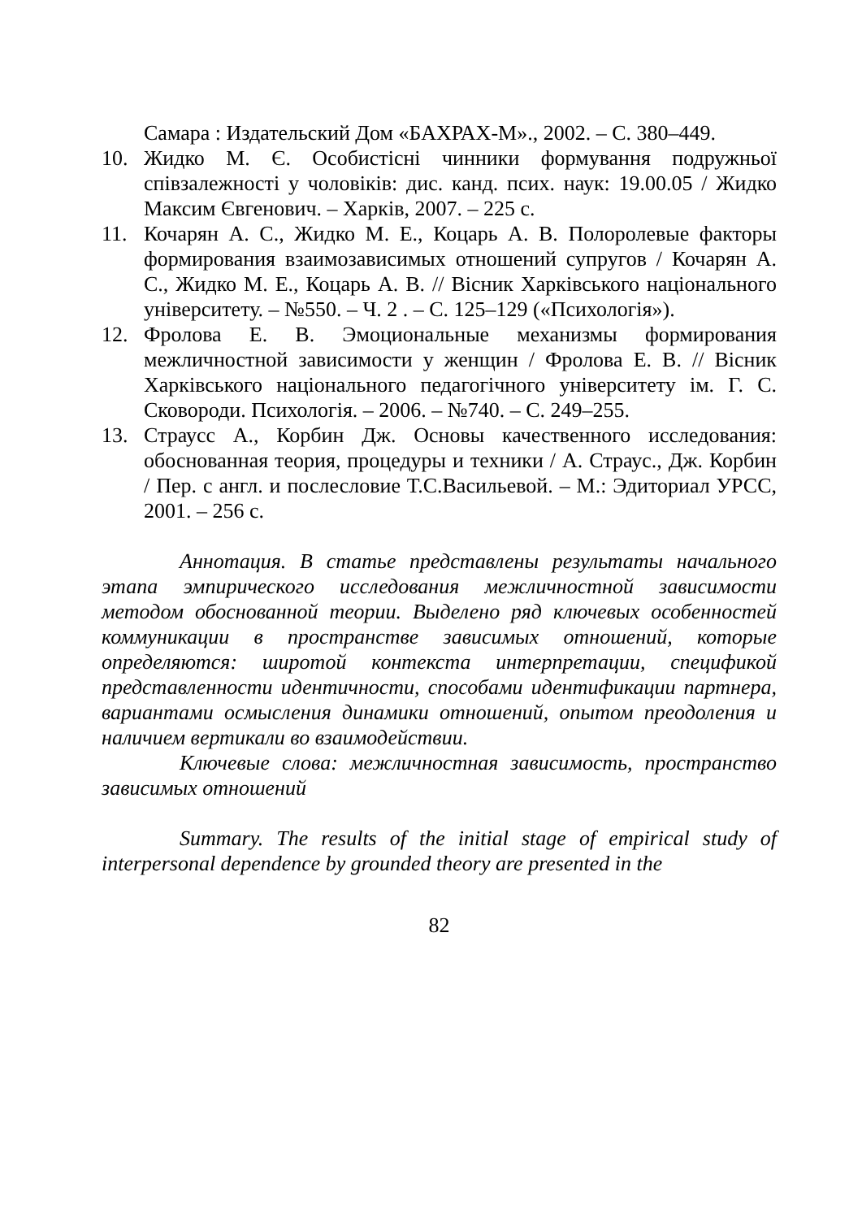Самара : Издательский Дом «БАХРАХ-М»., 2002. – С. 380–449.
10. Жидко М. Є. Особистісні чинники формування подружньої співзалежності у чоловіків: дис. канд. псих. наук: 19.00.05 / Жидко Максим Євгенович. – Харків, 2007. – 225 с.
11. Кочарян А. С., Жидко М. Е., Коцарь А. В. Полоролевые факторы формирования взаимозависимых отношений супругов / Кочарян А. С., Жидко М. Е., Коцарь А. В. // Вісник Харківського національного університету. – №550. – Ч. 2 . – С. 125–129 («Психологія»).
12. Фролова Е. В. Эмоциональные механизмы формирования межличностной зависимости у женщин / Фролова Е. В. // Вісник Харківського національного педагогічного університету ім. Г. С. Сковороди. Психологія. – 2006. – №740. – С. 249–255.
13. Страусс А., Корбин Дж. Основы качественного исследования: обоснованная теория, процедуры и техники / А. Страус., Дж. Корбин / Пер. с англ. и послесловие Т.С.Васильевой. – М.: Эдиториал УРСС, 2001. – 256 с.
Аннотация. В статье представлены результаты начального этапа эмпирического исследования межличностной зависимости методом обоснованной теории. Выделено ряд ключевых особенностей коммуникации в пространстве зависимых отношений, которые определяются: широтой контекста интерпретации, спецификой представленности идентичности, способами идентификации партнера, вариантами осмысления динамики отношений, опытом преодоления и наличием вертикали во взаимодействии.
Ключевые слова: межличностная зависимость, пространство зависимых отношений
Summary. The results of the initial stage of empirical study of interpersonal dependence by grounded theory are presented in the
82